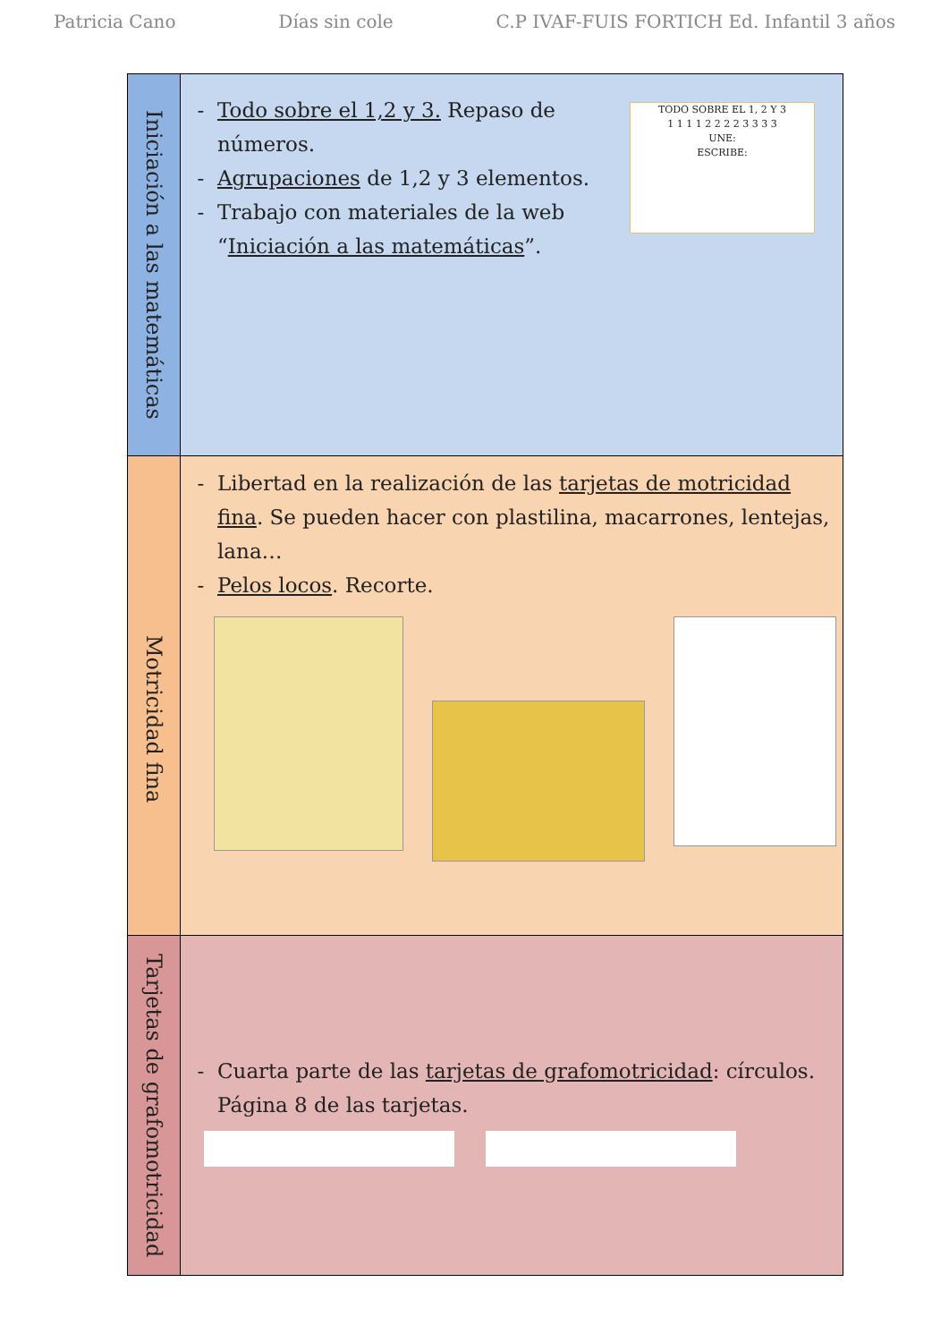Patricia Cano Días sin cole C.P IVAF-FUIS FORTICH Ed. Infantil 3 años
| Iniciación a las matemáticas | TODO SOBRE EL 1, 2 Y 3 1 1 1 1 2 2 2 2 3 3 3 3 UNE: ESCRIBE: Todo sobre el 1,2 y 3. Repaso de números. Agrupaciones de 1,2 y 3 elementos. Trabajo con materiales de la web “ Iniciación a las matemáticas ”. |
| Motricidad fina | Libertad en la realización de las tarjetas de motricidad fina . Se pueden hacer con plastilina, macarrones, lentejas, lana… Pelos locos . Recorte. |
| Tarjetas de grafomotricidad | Cuarta parte de las tarjetas de grafomotricidad : círculos. Página 8 de las tarjetas. |